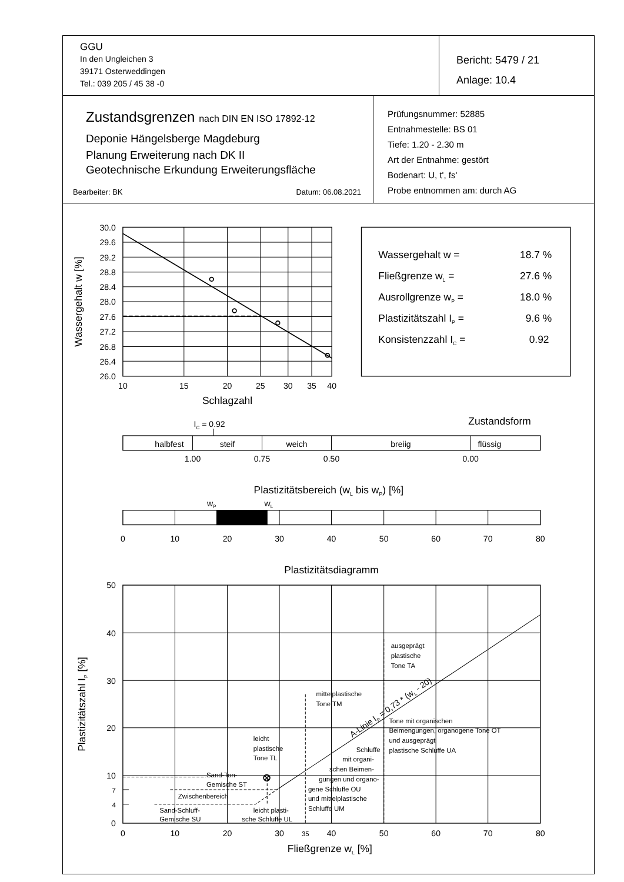GGU
In den Ungleichen 3
39171 Osterweddingen
Tel.: 039 205 / 45 38 -0
Bericht: 5479 / 21
Anlage: 10.4
Zustandsgrenzen nach DIN EN ISO 17892-12
Deponie Hängelsberge Magdeburg
Planung Erweiterung nach DK II
Geotechnische Erkundung Erweiterungsfläche
Bearbeiter: BK Datum: 06.08.2021
Prüfungsnummer: 52885
Entnahmestelle: BS 01
Tiefe: 1.20 - 2.30 m
Art der Entnahme: gestört
Bodenart: U, t', fs'
Probe entnommen am: durch AG
30.0
29.6
29.2
28.8
28.4
28.0
27.6
27.2
26.8
26.4
26.0
10
15
20
25
30
35
40
Schlagzahl
Wassergehalt w [%]
Wassergehalt w =
Fließgrenze wL =
Ausrollgrenze wP =
Plastizitätszahl IP =
Konsistenzzahl IC =
18.7 %
27.6 %
18.0 %
9.6 %
0.92
Zustandsform
IC = 0.92
halbfest
steif
weich
breiig
flüssig
1.00
0.75
0.50
0.00
Plastizitätsbereich (wL bis wP) [%]
wP
wL
0
10
20
30
40
50
60
70
80
Plastizitätsdiagramm
0
10
20
30
35
40
50
60
70
80
Fließgrenze wL [%]
Plastizitätszahl IP [%]
50
40
30
20
10
7
4
0
ausgeprägt
plastische
Tone TA
mittelplastische
Tone TM
Tone mit organischen
Beimengungen, organogene Tone OT
und ausgeprägt
plastische Schluffe UA
leicht
plastische
Tone TL
Schluffe
mit organi-
schen Beimen-
gungen und organo-
gene Schluffe OU
und mittelplastische
Schluffe UM
Sand-Ton-
Gemische ST
Zwischenbereich
Sand-Schluff-
Gemische SU
leicht plasti-
sche Schluffe UL
A-Linie IP = 0,73 * (wL - 20)